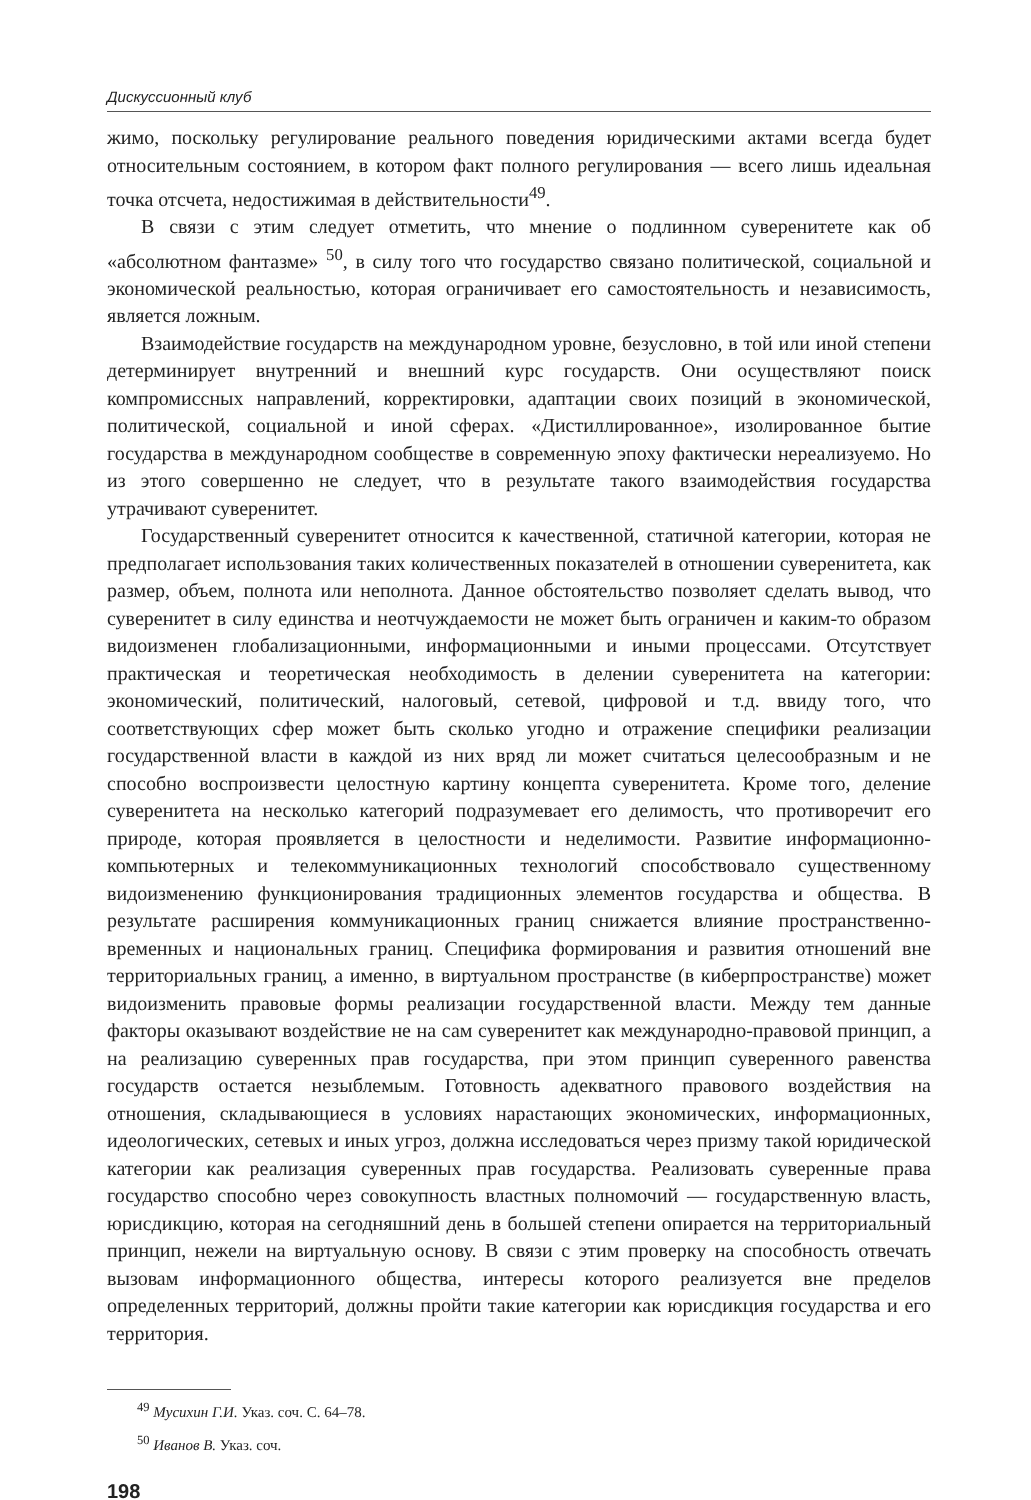Дискуссионный клуб
жимо, поскольку регулирование реального поведения юридическими актами всегда будет относительным состоянием, в котором факт полного регулирования — всего лишь идеальная точка отсчета, недостижимая в действительности<sup>49</sup>.
В связи с этим следует отметить, что мнение о подлинном суверенитете как об «абсолютном фантазме» <sup>50</sup>, в силу того что государство связано политической, социальной и экономической реальностью, которая ограничивает его самостоятельность и независимость, является ложным.
Взаимодействие государств на международном уровне, безусловно, в той или иной степени детерминирует внутренний и внешний курс государств. Они осуществляют поиск компромиссных направлений, корректировки, адаптации своих позиций в экономической, политической, социальной и иной сферах. «Дистиллированное», изолированное бытие государства в международном сообществе в современную эпоху фактически нереализуемо. Но из этого совершенно не следует, что в результате такого взаимодействия государства утрачивают суверенитет.
Государственный суверенитет относится к качественной, статичной категории, которая не предполагает использования таких количественных показателей в отношении суверенитета, как размер, объем, полнота или неполнота. Данное обстоятельство позволяет сделать вывод, что суверенитет в силу единства и неотчуждаемости не может быть ограничен и каким-то образом видоизменен глобализационными, информационными и иными процессами. Отсутствует практическая и теоретическая необходимость в делении суверенитета на категории: экономический, политический, налоговый, сетевой, цифровой и т.д. ввиду того, что соответствующих сфер может быть сколько угодно и отражение специфики реализации государственной власти в каждой из них вряд ли может считаться целесообразным и не способно воспроизвести целостную картину концепта суверенитета. Кроме того, деление суверенитета на несколько категорий подразумевает его делимость, что противоречит его природе, которая проявляется в целостности и неделимости. Развитие информационно-компьютерных и телекоммуникационных технологий способствовало существенному видоизменению функционирования традиционных элементов государства и общества. В результате расширения коммуникационных границ снижается влияние пространственно-временных и национальных границ. Специфика формирования и развития отношений вне территориальных границ, а именно, в виртуальном пространстве (в киберпространстве) может видоизменить правовые формы реализации государственной власти. Между тем данные факторы оказывают воздействие не на сам суверенитет как международно-правовой принцип, а на реализацию суверенных прав государства, при этом принцип суверенного равенства государств остается незыблемым. Готовность адекватного правового воздействия на отношения, складывающиеся в условиях нарастающих экономических, информационных, идеологических, сетевых и иных угроз, должна исследоваться через призму такой юридической категории как реализация суверенных прав государства. Реализовать суверенные права государство способно через совокупность властных полномочий — государственную власть, юрисдикцию, которая на сегодняшний день в большей степени опирается на территориальный принцип, нежели на виртуальную основу. В связи с этим проверку на способность отвечать вызовам информационного общества, интересы которого реализуется вне пределов определенных территорий, должны пройти такие категории как юрисдикция государства и его территория.
<sup>49</sup> Мусихин Г.И. Указ. соч. С. 64–78.
<sup>50</sup> Иванов В. Указ. соч.
198